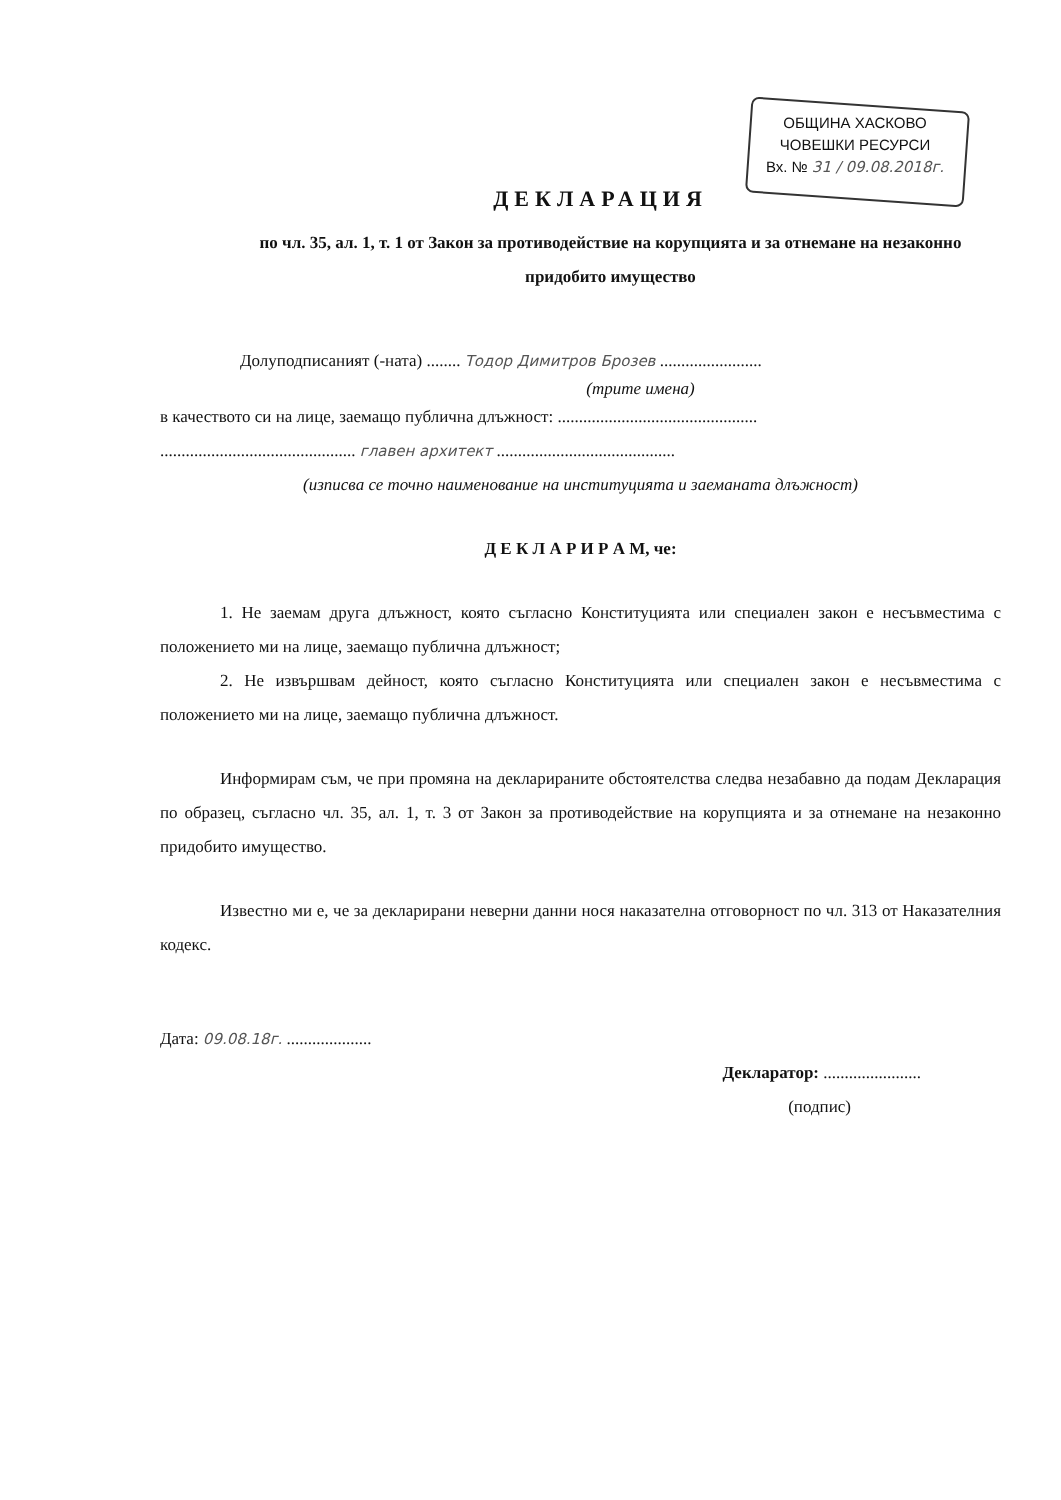ОБЩИНА ХАСКОВО
ЧОВЕШКИ РЕСУРСИ
Вх. № 31 / 09.08.2018г.
ДЕКЛАРАЦИЯ
по чл. 35, ал. 1, т. 1 от Закон за противодействие на корупцията и за отнемане на незаконно придобито имущество
Долуподписаният (-ната) ........ Тодор Димитров Брозев ........................
(трите имена)
в качеството си на лице, заемащо публична длъжност: ...............................................
.............................................. главен архитект ..........................................
(изписва се точно наименование на институцията и заеманата длъжност)
Д Е К Л А Р И Р А М, че:
1. Не заемам друга длъжност, която съгласно Конституцията или специален закон е несъвместима с положението ми на лице, заемащо публична длъжност;
2. Не извършвам дейност, която съгласно Конституцията или специален закон е несъвместима с положението ми на лице, заемащо публична длъжност.
Информирам съм, че при промяна на декларираните обстоятелства следва незабавно да подам Декларация по образец, съгласно чл. 35, ал. 1, т. 3 от Закон за противодействие на корупцията и за отнемане на незаконно придобито имущество.
Известно ми е, че за декларирани неверни данни нося наказателна отговорност по чл. 313 от Наказателния кодекс.
Дата: 09.08.18г. ....................
Декларатор: .......................
(подпис)